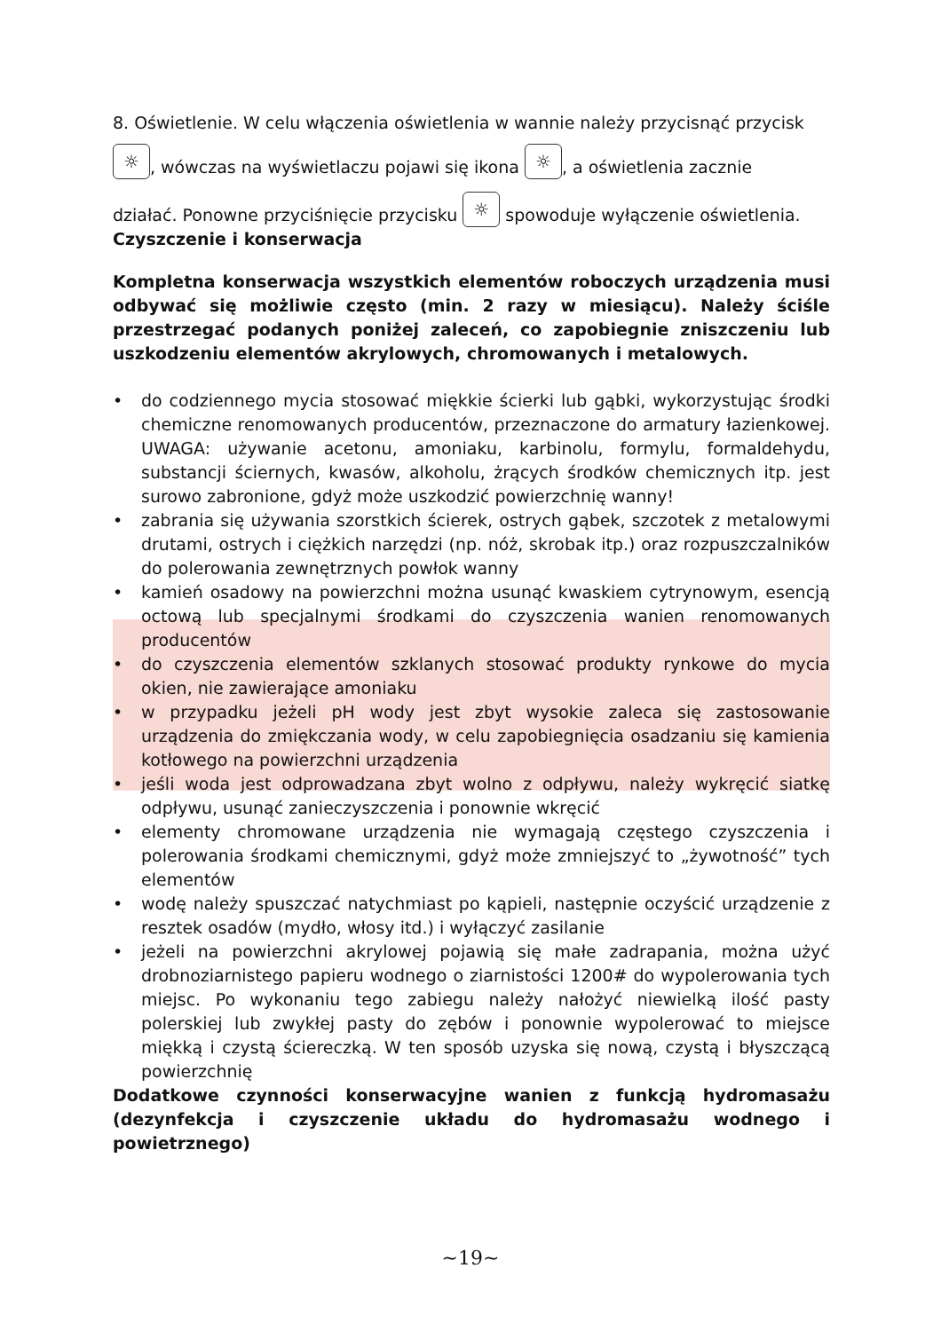8. Oświetlenie. W celu włączenia oświetlenia w wannie należy przycisnąć przycisk
☼, wówczas na wyświetlaczu pojawi się ikona ☼, a oświetlenia zacznie
działać. Ponowne przyciśnięcie przycisku ☼ spowoduje wyłączenie oświetlenia.
Czyszczenie i konserwacja
Kompletna konserwacja wszystkich elementów roboczych urządzenia musi odbywać się możliwie często (min. 2 razy w miesiącu). Należy ściśle przestrzegać podanych poniżej zaleceń, co zapobiegnie zniszczeniu lub uszkodzeniu elementów akrylowych, chromowanych i metalowych.
• do codziennego mycia stosować miękkie ścierki lub gąbki, wykorzystując środki chemiczne renomowanych producentów, przeznaczone do armatury łazienkowej. UWAGA: używanie acetonu, amoniaku, karbinolu, formylu, formaldehydu, substancji ściernych, kwasów, alkoholu, żrących środków chemicznych itp. jest surowo zabronione, gdyż może uszkodzić powierzchnię wanny!
• zabrania się używania szorstkich ścierek, ostrych gąbek, szczotek z metalowymi drutami, ostrych i ciężkich narzędzi (np. nóż, skrobak itp.) oraz rozpuszczalników do polerowania zewnętrznych powłok wanny
• kamień osadowy na powierzchni można usunąć kwaskiem cytrynowym, esencją octową lub specjalnymi środkami do czyszczenia wanien renomowanych producentów
• do czyszczenia elementów szklanych stosować produkty rynkowe do mycia okien, nie zawierające amoniaku
• w przypadku jeżeli pH wody jest zbyt wysokie zaleca się zastosowanie urządzenia do zmiękczania wody, w celu zapobiegnięcia osadzaniu się kamienia kotłowego na powierzchni urządzenia
• jeśli woda jest odprowadzana zbyt wolno z odpływu, należy wykręcić siatkę odpływu, usunąć zanieczyszczenia i ponownie wkręcić
• elementy chromowane urządzenia nie wymagają częstego czyszczenia i polerowania środkami chemicznymi, gdyż może zmniejszyć to „żywotność” tych elementów
• wodę należy spuszczać natychmiast po kąpieli, następnie oczyścić urządzenie z resztek osadów (mydło, włosy itd.) i wyłączyć zasilanie
• jeżeli na powierzchni akrylowej pojawią się małe zadrapania, można użyć drobnoziarnistego papieru wodnego o ziarnistości 1200# do wypolerowania tych miejsc. Po wykonaniu tego zabiegu należy nałożyć niewielką ilość pasty polerskiej lub zwykłej pasty do zębów i ponownie wypolerować to miejsce miękką i czystą ściereczką. W ten sposób uzyska się nową, czystą i błyszczącą powierzchnię
Dodatkowe czynności konserwacyjne wanien z funkcją hydromasażu (dezynfekcja i czyszczenie układu do hydromasażu wodnego i powietrznego)
~19~